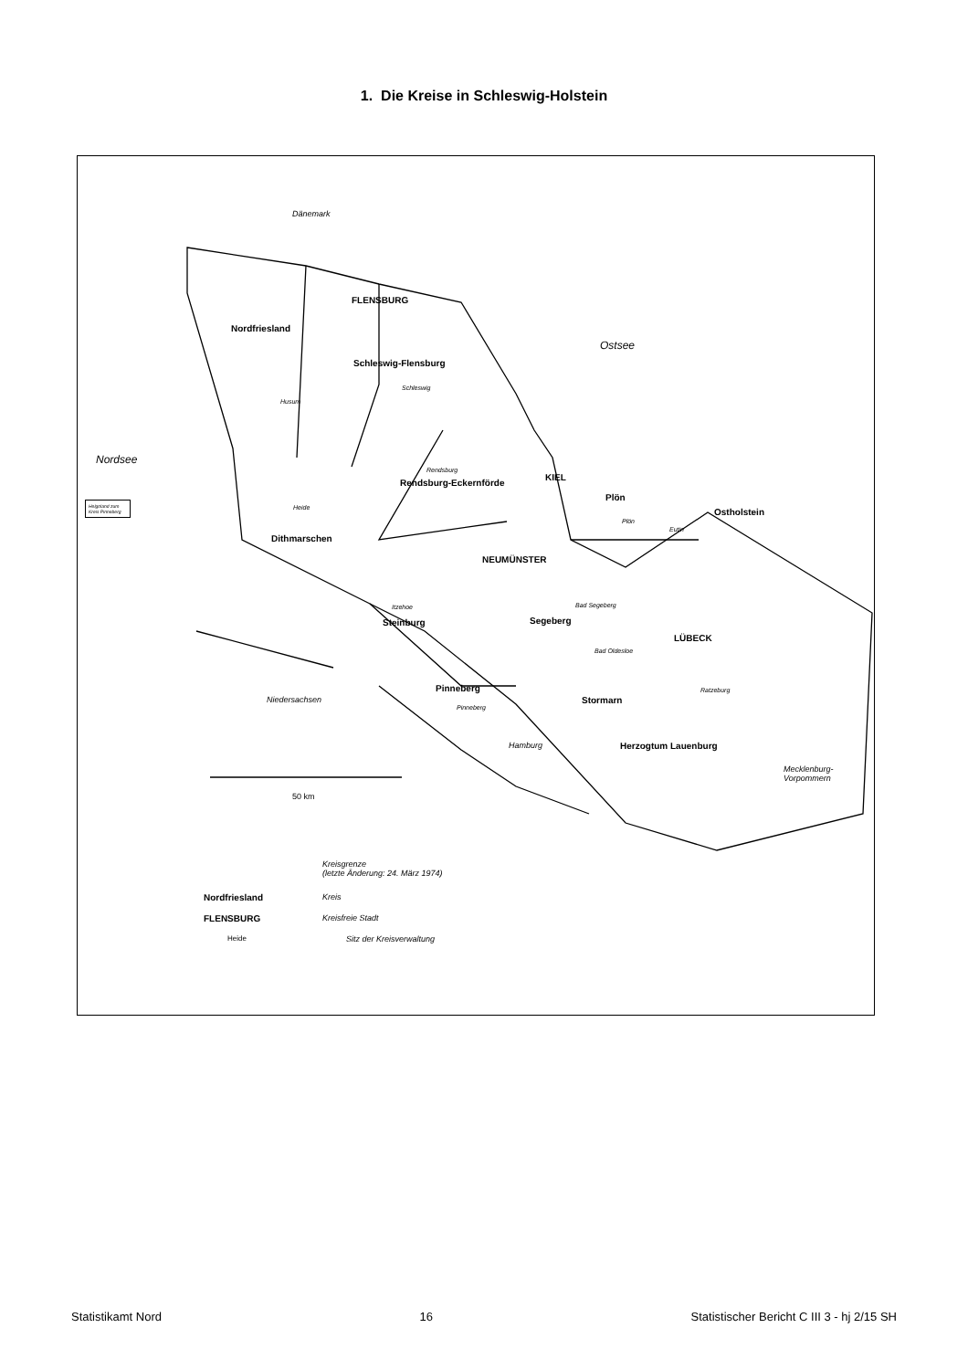1. Die Kreise in Schleswig-Holstein
Dänemark
FLENSBURG
Nordfriesland
Ostsee
Schleswig-Flensburg
Schleswig
Husum
Nordsee
Rendsburg
Rendsburg-Eckernförde
KIEL
Helgoland zum Kreis Pinneberg Plön
Ostholstein Heide
Plön
Eutin
Dithmarschen
NEUMÜNSTER
Itzehoe Bad Segeberg
Steinburg Segeberg
LÜBECK
Bad Oldesloe
Niedersachsen
Pinneberg Ratzeburg
Stormarn
Pinneberg
Hamburg Herzogtum Lauenburg
Mecklenburg-
Vorpommern
50 km
Kreisgrenze
(letzte Änderung: 24. März 1974)
Nordfriesland Kreis
FLENSBURG Kreisfreie Stadt
Heide Sitz der Kreisverwaltung
Statistikamt Nord 16 Statistischer Bericht C III 3 - hj 2/15 SH